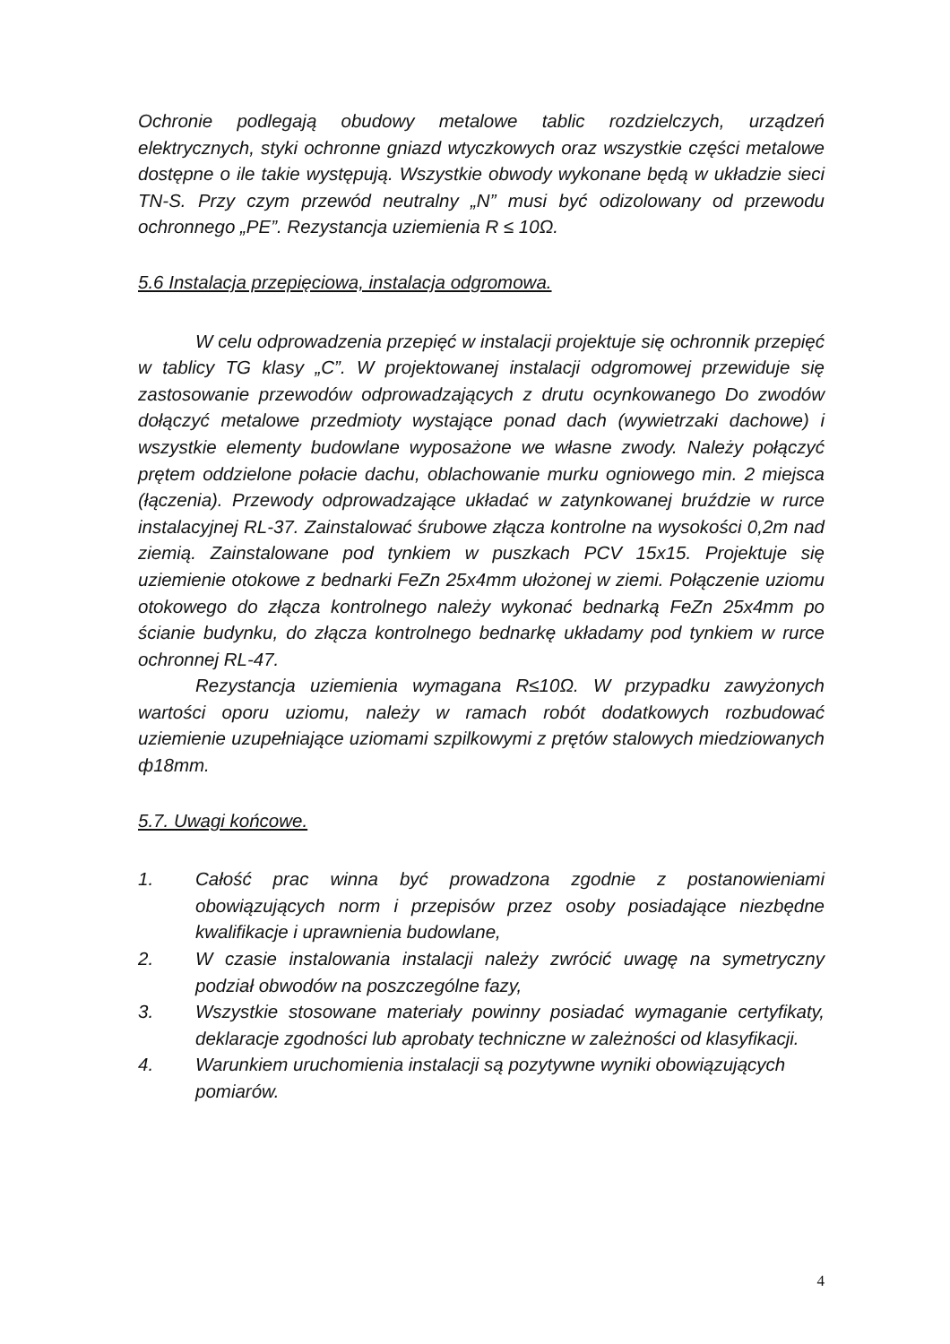Ochronie podlegają obudowy metalowe tablic rozdzielczych, urządzeń elektrycznych, styki ochronne gniazd wtyczkowych oraz wszystkie części metalowe dostępne o ile takie występują. Wszystkie obwody wykonane będą w układzie sieci TN-S. Przy czym przewód neutralny „N” musi być odizolowany od przewodu ochronnego „PE”. Rezystancja uziemienia R ≤ 10Ω.
5.6 Instalacja przepięciowa, instalacja odgromowa.
W celu odprowadzenia przepięć w instalacji projektuje się ochronnik przepięć w tablicy TG klasy „C”. W projektowanej instalacji odgromowej przewiduje się zastosowanie przewodów odprowadzających z drutu ocynkowanego Do zwodów dołączyć metalowe przedmioty wystające ponad dach (wywietrzaki dachowe) i wszystkie elementy budowlane wyposażone we własne zwody. Należy połączyć prętem oddzielone połacie dachu, oblachowanie murku ogniowego min. 2 miejsca (łączenia). Przewody odprowadzające układać w zatynkowanej bruździe w rurce instalacyjnej RL-37. Zainstalować śrubowe złącza kontrolne na wysokości 0,2m nad ziemią. Zainstalowane pod tynkiem w puszkach PCV 15x15. Projektuje się uziemienie otokowe z bednarki FeZn 25x4mm ułożonej w ziemi. Połączenie uziomu otokowego do złącza kontrolnego należy wykonać bednarką FeZn 25x4mm po ścianie budynku, do złącza kontrolnego bednarkę układamy pod tynkiem w rurce ochronnej RL-47.
Rezystancja uziemienia wymagana R≤10Ω. W przypadku zawyżonych wartości oporu uziomu, należy w ramach robót dodatkowych rozbudować uziemienie uzupełniające uziomami szpilkowymi z prętów stalowych miedziowanych ф18mm.
5.7. Uwagi końcowe.
1. Całość prac winna być prowadzona zgodnie z postanowieniami obowiązujących norm i przepisów przez osoby posiadające niezbędne kwalifikacje i uprawnienia budowlane,
2. W czasie instalowania instalacji należy zwrócić uwagę na symetryczny podział obwodów na poszczególne fazy,
3. Wszystkie stosowane materiały powinny posiadać wymaganie certyfikaty, deklaracje zgodności lub aprobaty techniczne w zależności od klasyfikacji.
4. Warunkiem uruchomienia instalacji są pozytywne wyniki obowiązujących pomiarów.
4